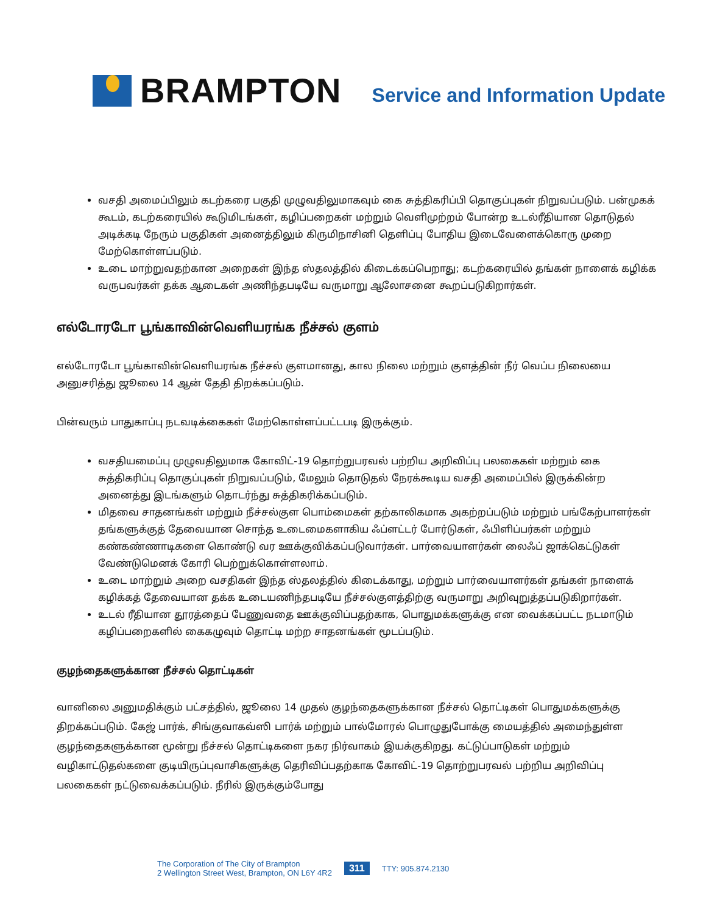BRAMPTON
Service and Information Update
வசதி அமைப்பிலும் கடற்கரை பகுதி முழுவதிலுமாகவும் கை சுத்திகரிப்பி தொகுப்புகள் நிறுவப்படும். பன்முகக் கூடம், கடற்கரையில் கூடுமிடங்கள், கழிப்பறைகள் மற்றும் வெளிமுற்றம் போன்ற உடல்ரீதியான தொடுதல் அடிக்கடி நேரும் பகுதிகள் அனைத்திலும் கிருமிநாசினி தெளிப்பு போதிய இடைவேளைக்கொரு முறை மேற்கொள்ளப்படும்.
உடை மாற்றுவதற்கான அறைகள் இந்த ஸ்தலத்தில் கிடைக்கப்பெறாது; கடற்கரையில் தங்கள் நாளைக் கழிக்க வருபவர்கள் தக்க ஆடைகள் அணிந்தபடியே வருமாறு ஆலோசனை கூறப்படுகிறார்கள்.
எல்டோரடோ பூங்காவின்வெளியரங்க நீச்சல் குளம்
எல்டோரடோ பூங்காவின்வெளியரங்க நீச்சல் குளமானது, கால நிலை மற்றும் குளத்தின் நீர் வெப்ப நிலையை அனுசரித்து ஜூலை 14 ஆன் தேதி திறக்கப்படும்.
பின்வரும் பாதுகாப்பு நடவடிக்கைகள் மேற்கொள்ளப்பட்டபடி இருக்கும்.
வசதியமைப்பு முழுவதிலுமாக கோவிட்-19 தொற்றுபரவல் பற்றிய அறிவிப்பு பலகைகள் மற்றும் கை சுத்திகரிப்பு தொகுப்புகள் நிறுவப்படும், மேலும் தொடுதல் நேரக்கூடிய வசதி அமைப்பில் இருக்கின்ற அனைத்து இடங்களும் தொடர்ந்து சுத்திகரிக்கப்படும்.
மிதவை சாதனங்கள் மற்றும் நீச்சல்குள பொம்மைகள் தற்காலிகமாக அகற்றப்படும் மற்றும் பங்கேற்பாளர்கள் தங்களுக்குத் தேவையான சொந்த உடைமைகளாகிய ஃப்ளட்டர் போர்டுகள், ஃபிளிப்பர்கள் மற்றும் கண்கண்ணாடிகளை கொண்டு வர ஊக்குவிக்கப்படுவார்கள். பார்வையாளர்கள் லைஃப் ஜாக்கெட்டுகள் வேண்டுமெனக் கோரி பெற்றுக்கொள்ளலாம்.
உடை மாற்றும் அறை வசதிகள் இந்த ஸ்தலத்தில் கிடைக்காது, மற்றும் பார்வையாளர்கள் தங்கள் நாளைக் கழிக்கத் தேவையான தக்க உடையணிந்தபடியே நீச்சல்குளத்திற்கு வருமாறு அறிவுறுத்தப்படுகிறார்கள்.
உடல் ரீதியான தூரத்தைப் பேணுவதை ஊக்குவிப்பதற்காக, பொதுமக்களுக்கு என வைக்கப்பட்ட நடமாடும் கழிப்பறைகளில் கைகழுவும் தொட்டி மற்ற சாதனங்கள் மூடப்படும்.
குழந்தைகளுக்கான நீச்சல் தொட்டிகள்
வானிலை அனுமதிக்கும் பட்சத்தில், ஜூலை 14 முதல் குழந்தைகளுக்கான நீச்சல் தொட்டிகள் பொதுமக்களுக்கு திறக்கப்படும். கேஜ் பார்க், சிங்குவாகவ்ஸி பார்க் மற்றும் பால்மோரல் பொழுதுபோக்கு மையத்தில் அமைந்துள்ள குழந்தைகளுக்கான மூன்று நீச்சல் தொட்டிகளை நகர நிர்வாகம் இயக்குகிறது. கட்டுப்பாடுகள் மற்றும் வழிகாட்டுதல்களை குடியிருப்புவாசிகளுக்கு தெரிவிப்பதற்காக கோவிட்-19 தொற்றுபரவல் பற்றிய அறிவிப்பு பலகைகள் நட்டுவைக்கப்படும். நீரில் இருக்கும்போது
The Corporation of The City of Brampton
2 Wellington Street West, Brampton, ON L6Y 4R2
311
TTY: 905.874.2130